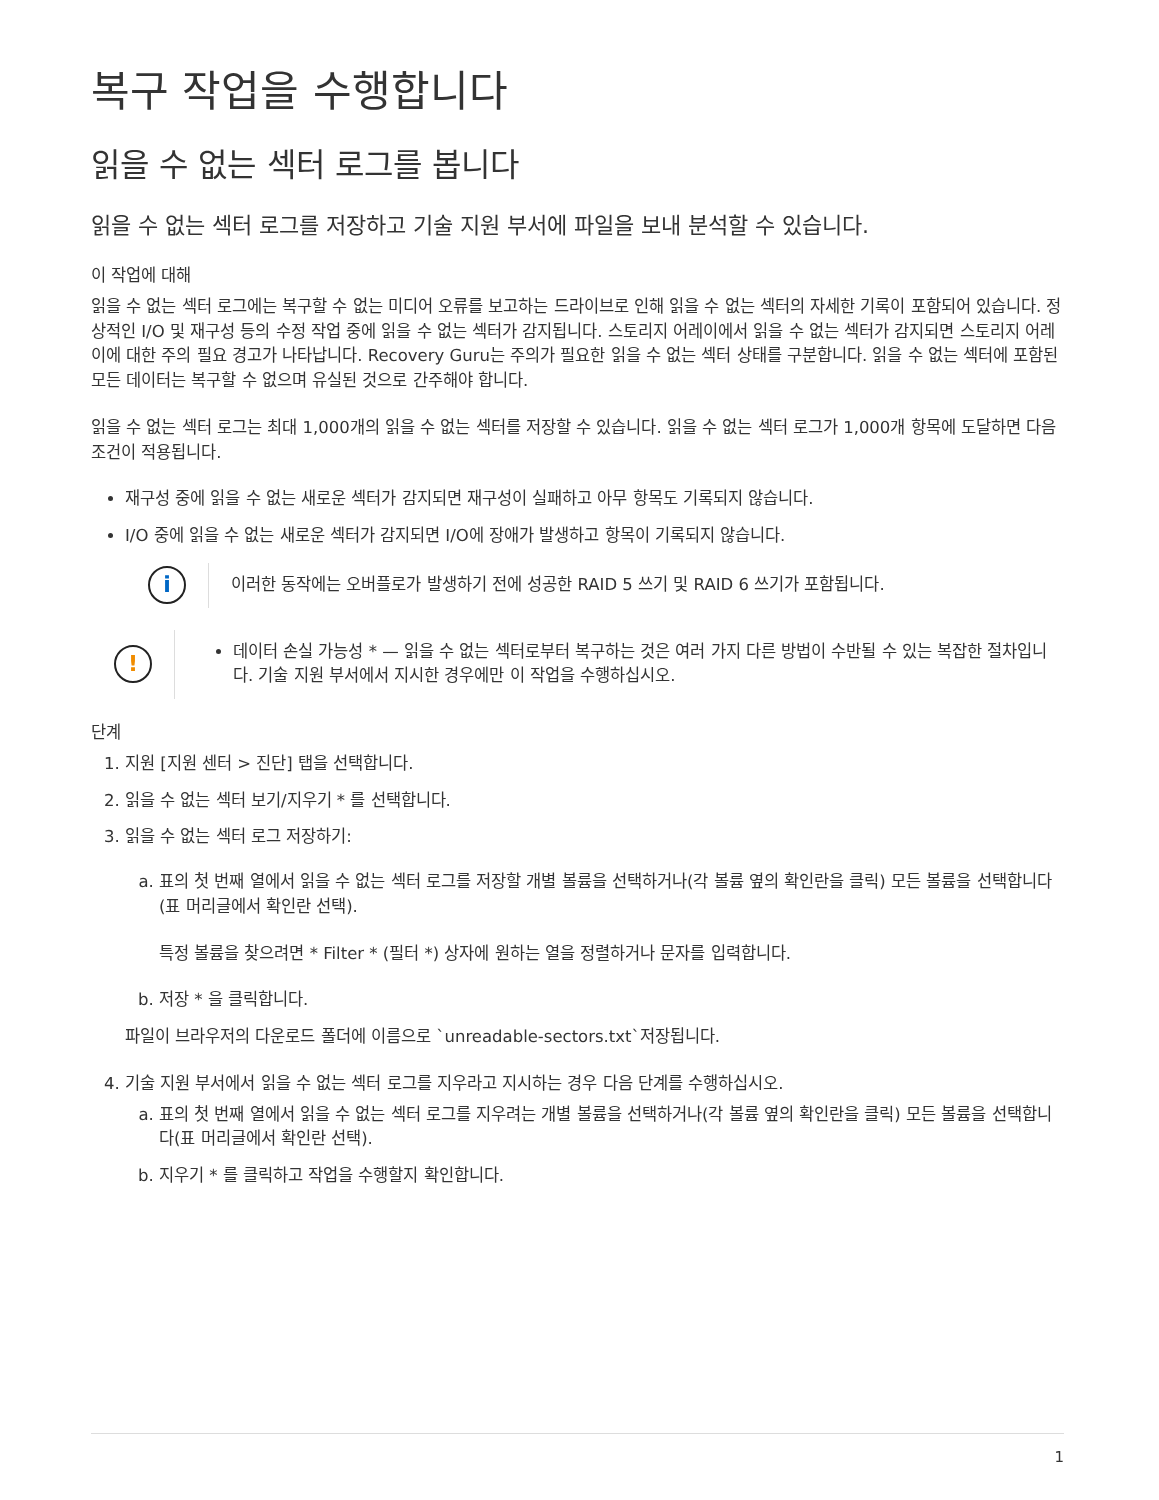복구 작업을 수행합니다
읽을 수 없는 섹터 로그를 봅니다
읽을 수 없는 섹터 로그를 저장하고 기술 지원 부서에 파일을 보내 분석할 수 있습니다.
이 작업에 대해
읽을 수 없는 섹터 로그에는 복구할 수 없는 미디어 오류를 보고하는 드라이브로 인해 읽을 수 없는 섹터의 자세한 기록이 포함되어 있습니다. 정상적인 I/O 및 재구성 등의 수정 작업 중에 읽을 수 없는 섹터가 감지됩니다. 스토리지 어레이에서 읽을 수 없는 섹터가 감지되면 스토리지 어레이에 대한 주의 필요 경고가 나타납니다. Recovery Guru는 주의가 필요한 읽을 수 없는 섹터 상태를 구분합니다. 읽을 수 없는 섹터에 포함된 모든 데이터는 복구할 수 없으며 유실된 것으로 간주해야 합니다.
읽을 수 없는 섹터 로그는 최대 1,000개의 읽을 수 없는 섹터를 저장할 수 있습니다. 읽을 수 없는 섹터 로그가 1,000개 항목에 도달하면 다음 조건이 적용됩니다.
재구성 중에 읽을 수 없는 새로운 섹터가 감지되면 재구성이 실패하고 아무 항목도 기록되지 않습니다.
I/O 중에 읽을 수 없는 새로운 섹터가 감지되면 I/O에 장애가 발생하고 항목이 기록되지 않습니다.
i
이러한 동작에는 오버플로가 발생하기 전에 성공한 RAID 5 쓰기 및 RAID 6 쓰기가 포함됩니다.
!
데이터 손실 가능성 * — 읽을 수 없는 섹터로부터 복구하는 것은 여러 가지 다른 방법이 수반될 수 있는 복잡한 절차입니다. 기술 지원 부서에서 지시한 경우에만 이 작업을 수행하십시오.
단계
1. 지원 [지원 센터 > 진단] 탭을 선택합니다.
2. 읽을 수 없는 섹터 보기/지우기 * 를 선택합니다.
3. 읽을 수 없는 섹터 로그 저장하기:
a. 표의 첫 번째 열에서 읽을 수 없는 섹터 로그를 저장할 개별 볼륨을 선택하거나(각 볼륨 옆의 확인란을 클릭) 모든 볼륨을 선택합니다(표 머리글에서 확인란 선택).
특정 볼륨을 찾으려면 * Filter * (필터 *) 상자에 원하는 열을 정렬하거나 문자를 입력합니다.
b. 저장 * 을 클릭합니다.
파일이 브라우저의 다운로드 폴더에 이름으로 `unreadable-sectors.txt`저장됩니다.
4. 기술 지원 부서에서 읽을 수 없는 섹터 로그를 지우라고 지시하는 경우 다음 단계를 수행하십시오.
a. 표의 첫 번째 열에서 읽을 수 없는 섹터 로그를 지우려는 개별 볼륨을 선택하거나(각 볼륨 옆의 확인란을 클릭) 모든 볼륨을 선택합니다(표 머리글에서 확인란 선택).
b. 지우기 * 를 클릭하고 작업을 수행할지 확인합니다.
1